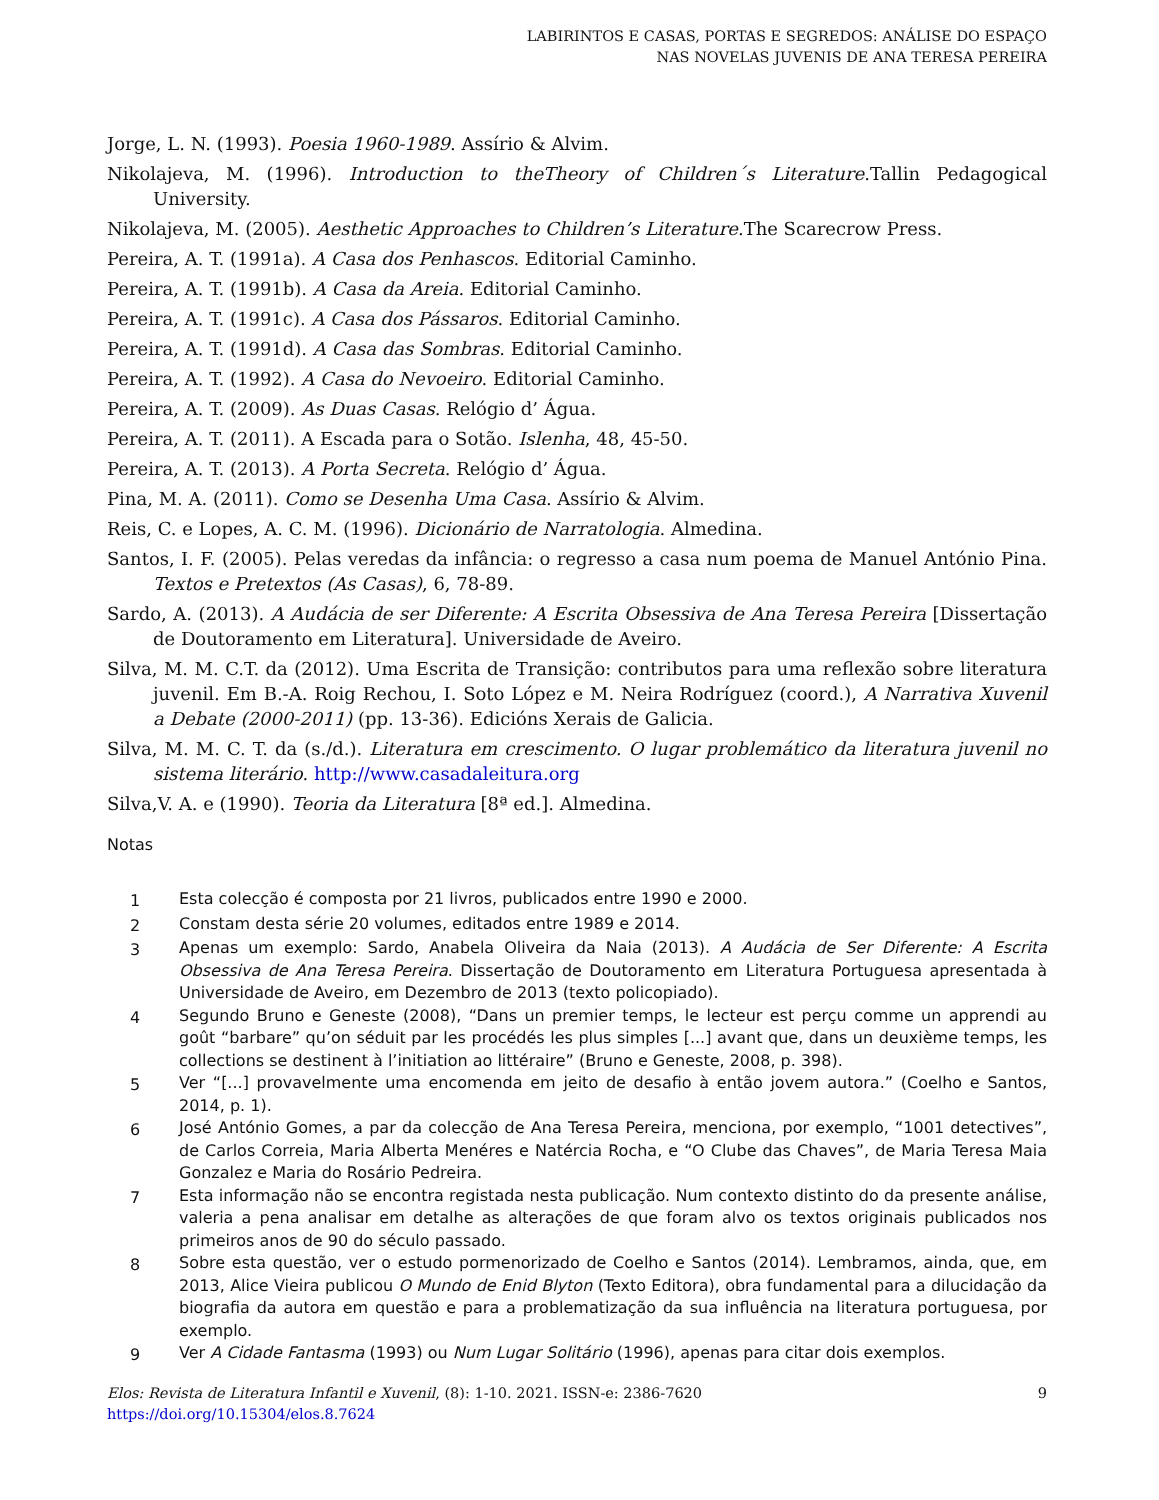LABIRINTOS E CASAS, PORTAS E SEGREDOS: ANÁLISE DO ESPAÇO
NAS NOVELAS JUVENIS DE ANA TERESA PEREIRA
Jorge, L. N. (1993). Poesia 1960-1989. Assírio & Alvim.
Nikolajeva, M. (1996). Introduction to theTheory of Children´s Literature.Tallin Pedagogical University.
Nikolajeva, M. (2005). Aesthetic Approaches to Children’s Literature.The Scarecrow Press.
Pereira, A. T. (1991a). A Casa dos Penhascos. Editorial Caminho.
Pereira, A. T. (1991b). A Casa da Areia. Editorial Caminho.
Pereira, A. T. (1991c). A Casa dos Pássaros. Editorial Caminho.
Pereira, A. T. (1991d). A Casa das Sombras. Editorial Caminho.
Pereira, A. T. (1992). A Casa do Nevoeiro. Editorial Caminho.
Pereira, A. T. (2009). As Duas Casas. Relógio d’ Água.
Pereira, A. T. (2011). A Escada para o Sotão. Islenha, 48, 45-50.
Pereira, A. T. (2013). A Porta Secreta. Relógio d’ Água.
Pina, M. A. (2011). Como se Desenha Uma Casa. Assírio & Alvim.
Reis, C. e Lopes, A. C. M. (1996). Dicionário de Narratologia. Almedina.
Santos, I. F. (2005). Pelas veredas da infância: o regresso a casa num poema de Manuel António Pina. Textos e Pretextos (As Casas), 6, 78-89.
Sardo, A. (2013). A Audácia de ser Diferente: A Escrita Obsessiva de Ana Teresa Pereira [Dissertação de Doutoramento em Literatura]. Universidade de Aveiro.
Silva, M. M. C.T. da (2012). Uma Escrita de Transição: contributos para uma reflexão sobre literatura juvenil. Em B.-A. Roig Rechou, I. Soto López e M. Neira Rodríguez (coord.), A Narrativa Xuvenil a Debate (2000-2011) (pp. 13-36). Edicións Xerais de Galicia.
Silva, M. M. C. T. da (s./d.). Literatura em crescimento. O lugar problemático da literatura juvenil no sistema literário. http://www.casadaleitura.org
Silva,V. A. e (1990). Teoria da Literatura [8ª ed.]. Almedina.
Notas
1 Esta colecção é composta por 21 livros, publicados entre 1990 e 2000.
2 Constam desta série 20 volumes, editados entre 1989 e 2014.
3 Apenas um exemplo: Sardo, Anabela Oliveira da Naia (2013). A Audácia de Ser Diferente: A Escrita Obsessiva de Ana Teresa Pereira. Dissertação de Doutoramento em Literatura Portuguesa apresentada à Universidade de Aveiro, em Dezembro de 2013 (texto policopiado).
4 Segundo Bruno e Geneste (2008), “Dans un premier temps, le lecteur est perçu comme un apprendi au goût “barbare” qu’on séduit par les procédés les plus simples [...] avant que, dans un deuxième temps, les collections se destinent à l’initiation ao littéraire” (Bruno e Geneste, 2008, p. 398).
5 Ver “[...] provavelmente uma encomenda em jeito de desafio à então jovem autora.” (Coelho e Santos, 2014, p. 1).
6 José António Gomes, a par da colecção de Ana Teresa Pereira, menciona, por exemplo, “1001 detectives”, de Carlos Correia, Maria Alberta Menéres e Natércia Rocha, e “O Clube das Chaves”, de Maria Teresa Maia Gonzalez e Maria do Rosário Pedreira.
7 Esta informação não se encontra registada nesta publicação. Num contexto distinto do da presente análise, valeria a pena analisar em detalhe as alterações de que foram alvo os textos originais publicados nos primeiros anos de 90 do século passado.
8 Sobre esta questão, ver o estudo pormenorizado de Coelho e Santos (2014). Lembramos, ainda, que, em 2013, Alice Vieira publicou O Mundo de Enid Blyton (Texto Editora), obra fundamental para a dilucidação da biografia da autora em questão e para a problematização da sua influência na literatura portuguesa, por exemplo.
9 Ver A Cidade Fantasma (1993) ou Num Lugar Solitário (1996), apenas para citar dois exemplos.
9 Elos: Revista de Literatura Infantil e Xuvenil, (8): 1-10. 2021. ISSN-e: 2386-7620
https://doi.org/10.15304/elos.8.7624